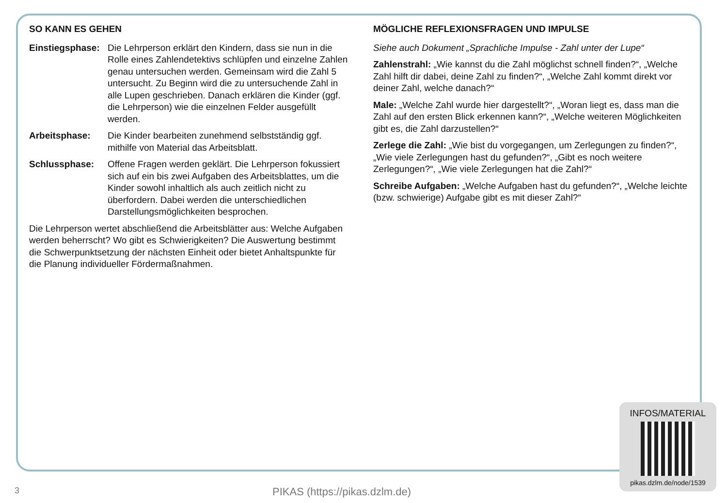SO KANN ES GEHEN
Einstiegsphase: Die Lehrperson erklärt den Kindern, dass sie nun in die Rolle eines Zahlendetektivs schlüpfen und einzelne Zahlen genau untersuchen werden. Gemeinsam wird die Zahl 5 untersucht. Zu Beginn wird die zu untersuchende Zahl in alle Lupen geschrieben. Danach erklären die Kinder (ggf. die Lehrperson) wie die einzelnen Felder ausgefüllt werden.
Arbeitsphase: Die Kinder bearbeiten zunehmend selbstständig ggf. mithilfe von Material das Arbeitsblatt.
Schlussphase: Offene Fragen werden geklärt. Die Lehrperson fokussiert sich auf ein bis zwei Aufgaben des Arbeitsblattes, um die Kinder sowohl inhaltlich als auch zeitlich nicht zu überfordern. Dabei werden die unterschiedlichen Darstellungsmöglichkeiten besprochen.
Die Lehrperson wertet abschließend die Arbeitsblätter aus: Welche Aufgaben werden beherrscht? Wo gibt es Schwierigkeiten? Die Auswertung bestimmt die Schwerpunktsetzung der nächsten Einheit oder bietet Anhaltspunkte für die Planung individueller Fördermaßnahmen.
MÖGLICHE REFLEXIONSFRAGEN UND IMPULSE
Siehe auch Dokument „Sprachliche Impulse - Zahl unter der Lupe“
Zahlenstrahl: „Wie kannst du die Zahl möglichst schnell finden?“, „Welche Zahl hilft dir dabei, deine Zahl zu finden?“, „Welche Zahl kommt direkt vor deiner Zahl, welche danach?“
Male: „Welche Zahl wurde hier dargestellt?“, „Woran liegt es, dass man die Zahl auf den ersten Blick erkennen kann?“, „Welche weiteren Möglichkeiten gibt es, die Zahl darzustellen?“
Zerlege die Zahl: „Wie bist du vorgegangen, um Zerlegungen zu finden?“, „Wie viele Zerlegungen hast du gefunden?“, „Gibt es noch weitere Zerlegungen?“, „Wie viele Zerlegungen hat die Zahl?“
Schreibe Aufgaben: „Welche Aufgaben hast du gefunden?“, „Welche leichte (bzw. schwierige) Aufgabe gibt es mit dieser Zahl?“
INFOS/MATERIAL
pikas.dzlm.de/node/1539
3 PIKAS (https://pikas.dzlm.de)